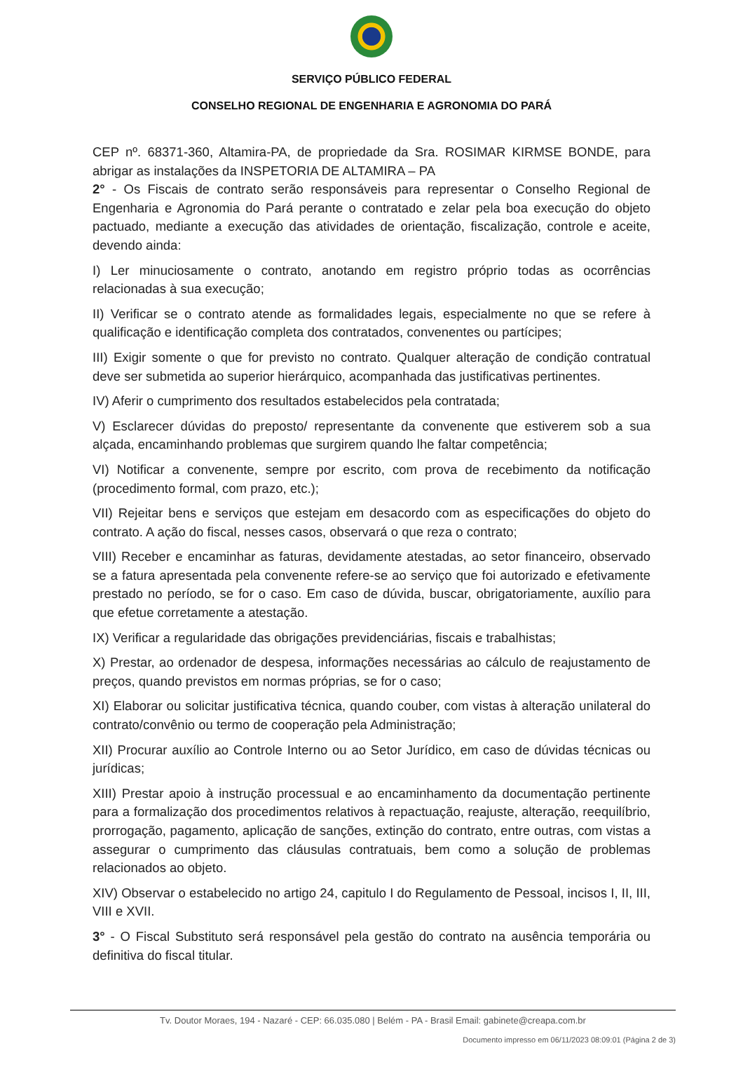SERVIÇO PÚBLICO FEDERAL
CONSELHO REGIONAL DE ENGENHARIA E AGRONOMIA DO PARÁ
CEP nº. 68371-360, Altamira-PA, de propriedade da Sra. ROSIMAR KIRMSE BONDE, para abrigar as instalações da INSPETORIA DE ALTAMIRA – PA
2° - Os Fiscais de contrato serão responsáveis para representar o Conselho Regional de Engenharia e Agronomia do Pará perante o contratado e zelar pela boa execução do objeto pactuado, mediante a execução das atividades de orientação, fiscalização, controle e aceite, devendo ainda:
I) Ler minuciosamente o contrato, anotando em registro próprio todas as ocorrências relacionadas à sua execução;
II) Verificar se o contrato atende as formalidades legais, especialmente no que se refere à qualificação e identificação completa dos contratados, convenentes ou partícipes;
III) Exigir somente o que for previsto no contrato. Qualquer alteração de condição contratual deve ser submetida ao superior hierárquico, acompanhada das justificativas pertinentes.
IV) Aferir o cumprimento dos resultados estabelecidos pela contratada;
V) Esclarecer dúvidas do preposto/ representante da convenente que estiverem sob a sua alçada, encaminhando problemas que surgirem quando lhe faltar competência;
VI) Notificar a convenente, sempre por escrito, com prova de recebimento da notificação (procedimento formal, com prazo, etc.);
VII) Rejeitar bens e serviços que estejam em desacordo com as especificações do objeto do contrato. A ação do fiscal, nesses casos, observará o que reza o contrato;
VIII) Receber e encaminhar as faturas, devidamente atestadas, ao setor financeiro, observado se a fatura apresentada pela convenente refere-se ao serviço que foi autorizado e efetivamente prestado no período, se for o caso. Em caso de dúvida, buscar, obrigatoriamente, auxílio para que efetue corretamente a atestação.
IX) Verificar a regularidade das obrigações previdenciárias, fiscais e trabalhistas;
X) Prestar, ao ordenador de despesa, informações necessárias ao cálculo de reajustamento de preços, quando previstos em normas próprias, se for o caso;
XI) Elaborar ou solicitar justificativa técnica, quando couber, com vistas à alteração unilateral do contrato/convênio ou termo de cooperação pela Administração;
XII) Procurar auxílio ao Controle Interno ou ao Setor Jurídico, em caso de dúvidas técnicas ou jurídicas;
XIII) Prestar apoio à instrução processual e ao encaminhamento da documentação pertinente para a formalização dos procedimentos relativos à repactuação, reajuste, alteração, reequilíbrio, prorrogação, pagamento, aplicação de sanções, extinção do contrato, entre outras, com vistas a assegurar o cumprimento das cláusulas contratuais, bem como a solução de problemas relacionados ao objeto.
XIV) Observar o estabelecido no artigo 24, capitulo I do Regulamento de Pessoal, incisos I, II, III, VIII e XVII.
3° - O Fiscal Substituto será responsável pela gestão do contrato na ausência temporária ou definitiva do fiscal titular.
Tv. Doutor Moraes, 194 - Nazaré - CEP: 66.035.080 | Belém - PA - Brasil Email: gabinete@creapa.com.br
Documento impresso em 06/11/2023 08:09:01 (Página 2 de 3)